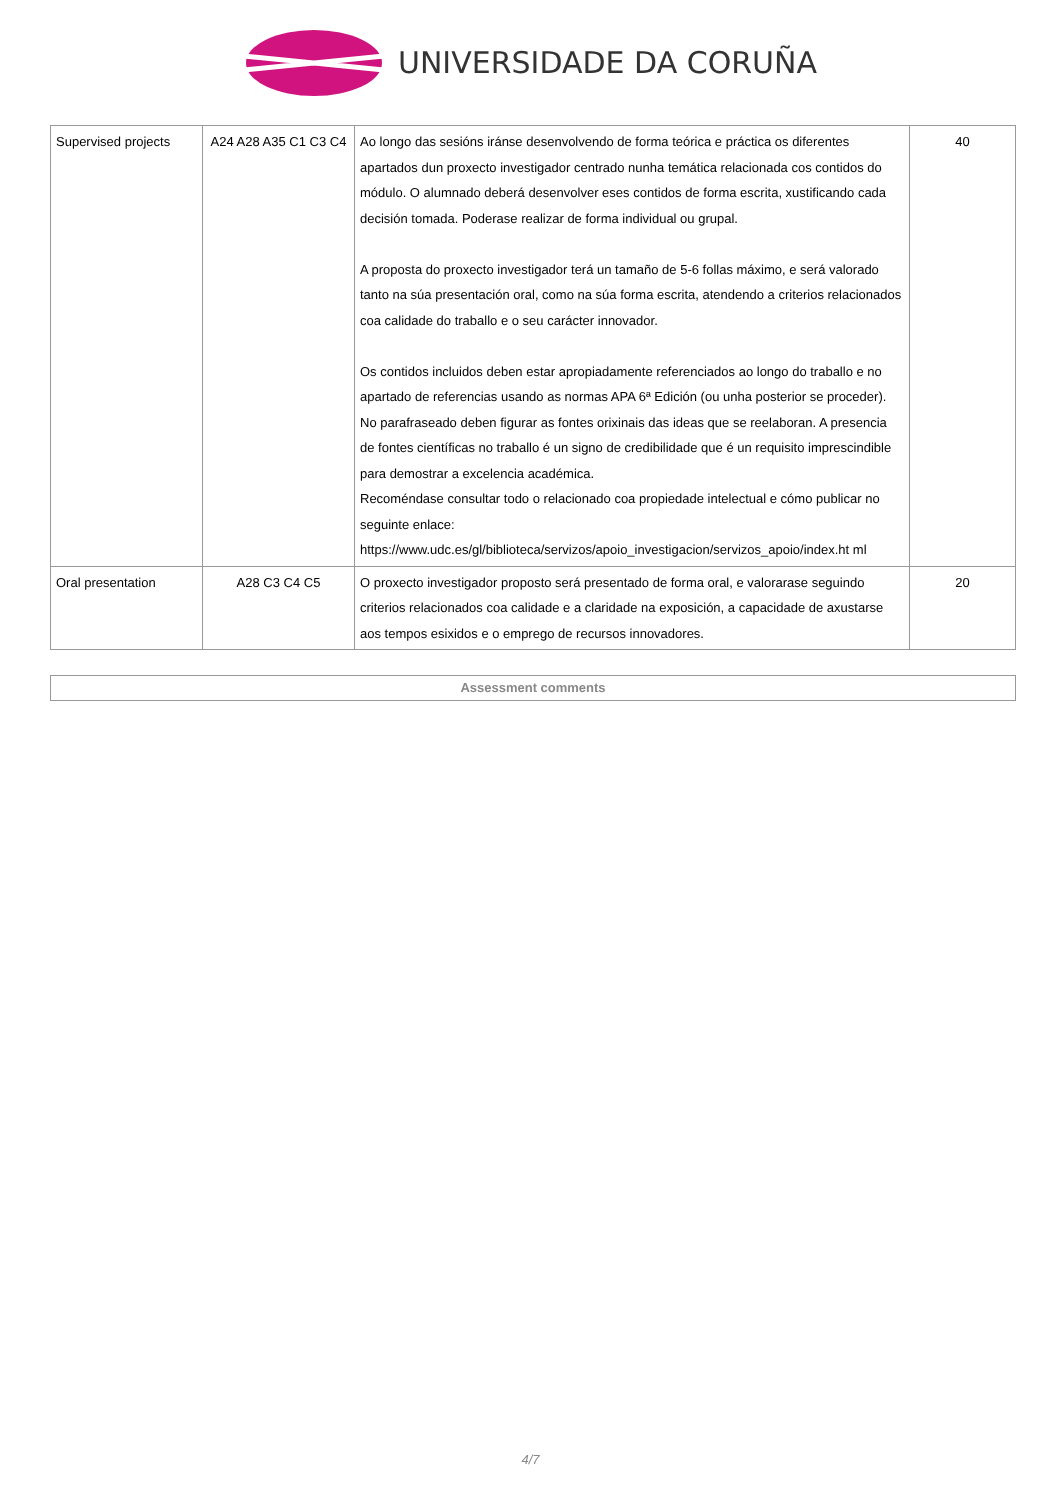UNIVERSIDADE DA CORUÑA
| Supervised projects | A24 A28 A35 C1 C3 C4 | Ao longo das sesións iránse desenvolvendo de forma teórica e práctica os diferentes apartados dun proxecto investigador centrado nunha temática relacionada cos contidos do módulo. O alumnado deberá desenvolver eses contidos de forma escrita, xustificando cada decisión tomada. Poderase realizar de forma individual ou grupal. A proposta do proxecto investigador terá un tamaño de 5-6 follas máximo, e será valorado tanto na súa presentación oral, como na súa forma escrita, atendendo a criterios relacionados coa calidade do traballo e o seu carácter innovador. Os contidos incluidos deben estar apropiadamente referenciados ao longo do traballo e no apartado de referencias usando as normas APA 6ª Edición (ou unha posterior se proceder). No parafraseado deben figurar as fontes orixinais das ideas que se reelaboran. A presencia de fontes científicas no traballo é un signo de credibilidade que é un requisito imprescindible para demostrar a excelencia académica. Recoméndase consultar todo o relacionado coa propiedade intelectual e cómo publicar no seguinte enlace: https://www.udc.es/gl/biblioteca/servizos/apoio_investigacion/servizos_apoio/index.ht ml | 40 |
| Oral presentation | A28 C3 C4 C5 | O proxecto investigador proposto será presentado de forma oral, e valorarase seguindo criterios relacionados coa calidade e a claridade na exposición, a capacidade de axustarse aos tempos esixidos e o emprego de recursos innovadores. | 20 |
Assessment comments
4/7